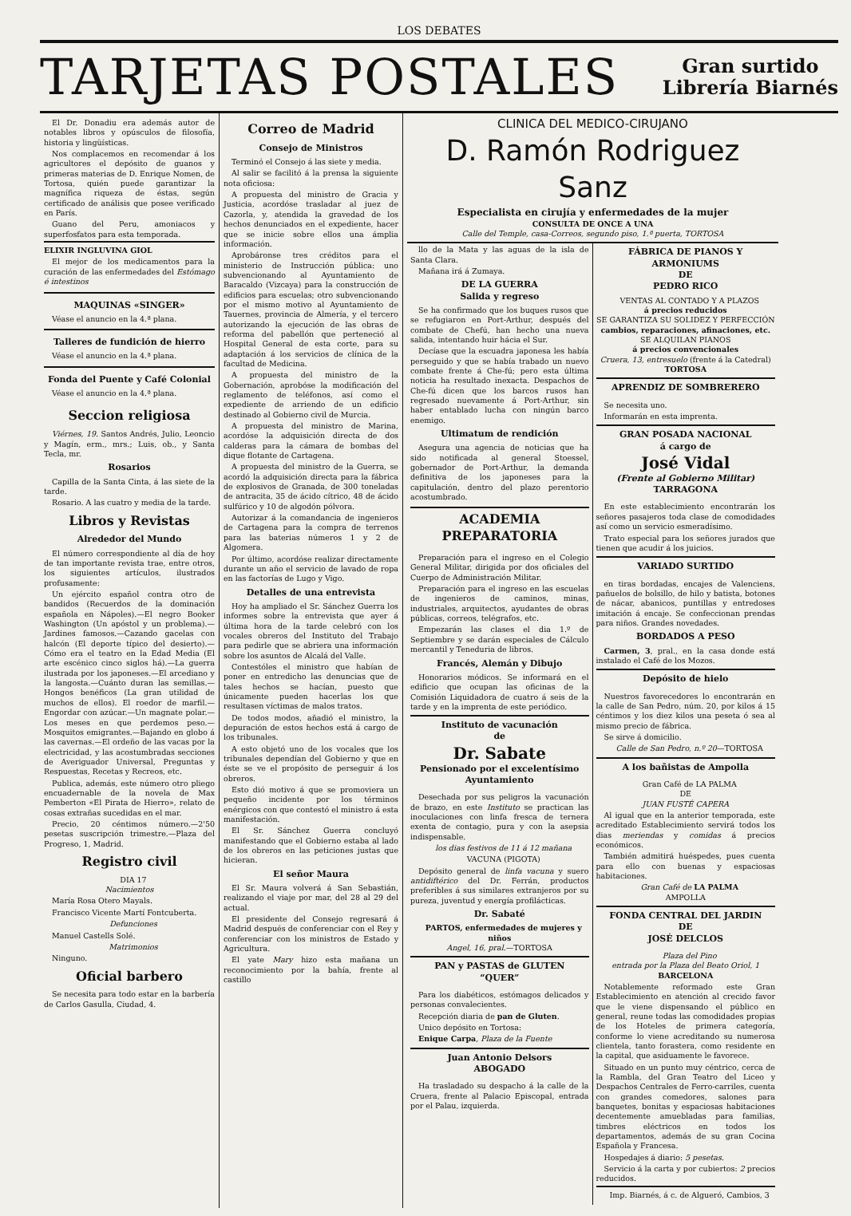LOS DEBATES
TARJETAS POSTALES
Gran surtido
Librería Biarnés
El Dr. Donadiu era además autor de notables libros y opúsculos de filosofía, historia y lingüísticas.
Nos complacemos en recomendar á los agricultores el depósito de guanos y primeras materias de D. Enrique Nomen, de Tortosa, quién puede garantizar la magnífica riqueza de éstas, según certificado de análisis que posee verificado en París.
Guano del Peru, amoniacos y superfosfatos para esta temporada.
ELIXIR INGLUVINA GIOL
El mejor de los medicamentos para la curación de las enfermedades del Estómago é intestinos
MAQUINAS «SINGER»
Véase el anuncio en la 4.ª plana.
Talleres de fundición de hierro
Véase el anuncio en la 4.ª plana.
Fonda del Puente y Café Colonial
Véase el anuncio en la 4.ª plana.
Seccion religiosa
Viérnes, 19. Santos Andrés, Julio, Leoncio y Magín, erm., mrs.; Luis, ob., y Santa Tecla, mr.
Rosarios
Capilla de la Santa Cinta, á las siete de la tarde.
Rosario. A las cuatro y media de la tarde.
Libros y Revistas
Alrededor del Mundo
El número correspondiente al día de hoy de tan importante revista trae, entre otros, los siguientes artículos, ilustrados profusamente:
Un ejército español contra otro de bandidos (Recuerdos de la dominación española en Nápoles).—El negro Booker Washington (Un apóstol y un problema).—Jardines famosos.—Cazando gacelas con halcón (El deporte típico del desierto).—Cómo era el teatro en la Edad Media (El arte escénico cinco siglos há).—La guerra ilustrada por los japoneses.—El arcediano y la langosta.—Cuánto duran las semillas.—Hongos benéficos (La gran utilidad de muchos de ellos). El roedor de marfil.—Engordar con azúcar.—Un magnate polar.—Los meses en que perdemos peso.—Mosquitos emigrantes.—Bajando en globo á las cavernas.—El ordeño de las vacas por la electricidad, y las acostumbradas secciones de Averiguador Universal, Preguntas y Respuestas, Recetas y Recreos, etc.
Publica, además, este número otro pliego encuadernable de la novela de Max Pemberton «El Pirata de Hierro», relato de cosas extrañas sucedidas en el mar.
Precio, 20 céntimos número.—2'50 pesetas suscripción trimestre.—Plaza del Progreso, 1, Madrid.
Registro civil
DIA 17
Nacimientos
María Rosa Otero Mayals.
Francisco Vicente Martí Fontcuberta.
Defunciones
Manuel Castells Solé.
Matrimonios
Ninguno.
Oficial barbero
Se necesita para todo estar en la barbería de Carlos Gasulla, Ciudad, 4.
Correo de Madrid
Consejo de Ministros
Terminó el Consejo á las siete y media.
Al salir se facilitó á la prensa la siguiente nota oficiosa:
A propuesta del ministro de Gracia y Justicia, acordóse trasladar al juez de Cazorla, y, atendida la gravedad de los hechos denunciados en el expediente, hacer que se inicie sobre ellos una ámplia información.
Aprobáronse tres créditos para el ministerio de Instrucción pública: uno subvencionando al Ayuntamiento de Baracaldo (Vizcaya) para la construcción de edificios para escuelas; otro subvencionando por el mismo motivo al Ayuntamiento de Tauernes, provincia de Almería, y el tercero autorizando la ejecución de las obras de reforma del pabellón que perteneció al Hospital General de esta corte, para su adaptación á los servicios de clínica de la facultad de Medicina.
A propuesta del ministro de la Gobernación, aprobóse la modificación del reglamento de teléfonos, así como el expediente de arriendo de un edificio destinado al Gobierno civil de Murcia.
A propuesta del ministro de Marina, acordóse la adquisición directa de dos calderas para la cámara de bombas del dique flotante de Cartagena.
A propuesta del ministro de la Guerra, se acordó la adquisición directa para la fábrica de explosivos de Granada, de 300 toneladas de antracita, 35 de ácido cítrico, 48 de ácido sulfúrico y 10 de algodón pólvora.
Autorizar á la comandancia de ingenieros de Cartagena para la compra de terrenos para las baterias números 1 y 2 de Algomera.
Por último, acordóse realizar directamente durante un año el servicio de lavado de ropa en las factorías de Lugo y Vigo.
Detalles de una entrevista
Hoy ha ampliado el Sr. Sánchez Guerra los informes sobre la entrevista que ayer á última hora de la tarde celebró con los vocales obreros del Instituto del Trabajo para pedirle que se abriera una información sobre los asuntos de Alcalá del Valle.
Contestóles el ministro que habían de poner en entredicho las denuncias que de tales hechos se hacían, puesto que únicamente pueden hacerlas los que resultasen víctimas de malos tratos.
De todos modos, añadió el ministro, la depuración de estos hechos está á cargo de los tribunales.
A esto objetó uno de los vocales que los tribunales dependían del Gobierno y que en éste se ve el propósito de perseguir á los obreros.
Esto dió motivo á que se promoviera un pequeño incidente por los términos enérgicos con que contestó el ministro á esta manifestación.
El Sr. Sánchez Guerra concluyó manifestando que el Gobierno estaba al lado de los obreros en las peticiones justas que hicieran.
El señor Maura
El Sr. Maura volverá á San Sebastián, realizando el viaje por mar, del 28 al 29 del actual.
El presidente del Consejo regresará á Madrid después de conferenciar con el Rey y conferenciar con los ministros de Estado y Agricultura.
El yate Mary hizo esta mañana un reconocimiento por la bahía, frente al castillo
CLINICA DEL MEDICO-CIRUJANO
D. Ramón Rodriguez Sanz
Especialista en cirujía y enfermedades de la mujer
CONSULTA DE ONCE A UNA
Calle del Temple, casa-Correos, segundo piso, 1.ª puerta, TORTOSA
llo de la Mata y las aguas de la isla de Santa Clara.
Mañana irá á Zumaya.
DE LA GUERRA
Salida y regreso
Se ha confirmado que los buques rusos que se refugiaron en Port-Arthur, después del combate de Chefú, han hecho una nueva salida, intentando huir hácia el Sur.
Decíase que la escuadra japonesa les había perseguido y que se había trabado un nuevo combate frente á Che-fú; pero esta última noticia ha resultado inexacta. Despachos de Che-fú dicen que los barcos rusos han regresado nuevamente á Port-Arthur, sin haber entablado lucha con ningún barco enemigo.
Ultimatum de rendición
Asegura una agencia de noticias que ha sido notificada al general Stoessel, gobernador de Port-Arthur, la demanda definitiva de los japoneses para la capitulación, dentro del plazo perentorio acostumbrado.
ACADEMIA PREPARATORIA
Preparación para el ingreso en el Colegio General Militar, dirigida por dos oficiales del Cuerpo de Administración Militar.
Preparación para el ingreso en las escuelas de ingenieros de caminos, minas, industriales, arquitectos, ayudantes de obras públicas, correos, telégrafos, etc.
Empezarán las clases el dia 1.º de Septiembre y se darán especiales de Cálculo mercantil y Teneduria de libros.
Francés, Alemán y Dibujo
Honorarios módicos. Se informará en el edificio que ocupan las oficinas de la Comisión Liquidadora de cuatro á seis de la tarde y en la imprenta de este periódico.
Instituto de vacunación
de
Dr. Sabate
Pensionado por el excelentísimo Ayuntamiento
Desechada por sus peligros la vacunación de brazo, en este Instituto se practican las inoculaciones con linfa fresca de ternera exenta de contagio, pura y con la asepsia indispensable.
los dias festivos de 11 á 12 mañana
VACUNA (PIGOTA)
Depósito general de linfa vacuna y suero antidiftérico del Dr. Ferrán, productos preferibles á sus similares extranjeros por su pureza, juventud y energía profilácticas.
Dr. Sabaté
PARTOS, enfermedades de mujeres y niños
Angel, 16, pral.—TORTOSA
PAN y PASTAS de GLUTEN
“QUER”
Para los diabéticos, estómagos delicados y personas convalecientes.
Recepción diaria de pan de Gluten.
Unico depósito en Tortosa:
Enique Carpa, Plaza de la Fuente
Juan Antonio Delsors
ABOGADO
Ha trasladado su despacho á la calle de la Cruera, frente al Palacio Episcopal, entrada por el Palau, izquierda.
FÁBRICA DE PIANOS Y ARMONIUMS
DE
PEDRO RICO
VENTAS AL CONTADO Y A PLAZOS
á precios reducidos
SE GARANTIZA SU SOLIDEZ Y PERFECCIÓN
cambios, reparaciones, afinaciones, etc.
SE ALQUILAN PIANOS
á precios convencionales
Cruera, 13, entresuelo (frente á la Catedral)
TORTOSA
APRENDIZ DE SOMBRERERO
Se necesita uno.
Informarán en esta imprenta.
GRAN POSADA NACIONAL
á cargo de
José Vidal
(Frente al Gobierno Militar)
TARRAGONA
En este establecimiento encontrarán los señores pasajeros toda clase de comodidades así como un servicio esmeradísimo.
Trato especial para los señores jurados que tienen que acudir á los juicios.
VARIADO SURTIDO
en tiras bordadas, encajes de Valenciens, pañuelos de bolsillo, de hilo y batista, botones de nácar, abanicos, puntillas y entredoses imitación á encaje. Se confeccionan prendas para niños. Grandes novedades.
BORDADOS A PESO
Carmen, 3, pral., en la casa donde está instalado el Café de los Mozos.
Depósito de hielo
Nuestros favorecedores lo encontrarán en la calle de San Pedro, núm. 20, por kilos á 15 céntimos y los diez kilos una peseta ó sea al mismo precio de fábrica.
Se sirve á domicilio.
Calle de San Pedro, n.º 20—TORTOSA
A los bañistas de Ampolla
Gran Café de LA PALMA
DE
JUAN FUSTÉ CAPERA
Al igual que en la anterior temporada, este acreditado Establecimiento servirá todos los dias meriendas y comidas á precios económicos.
También admitirá huéspedes, pues cuenta para ello con buenas y espaciosas habitaciones.
Gran Café de LA PALMA
AMPOLLA
FONDA CENTRAL DEL JARDIN
DE
JOSÉ DELCLOS
Plaza del Pino
entrada por la Plaza del Beato Oriol, 1
BARCELONA
Notablemente reformado este Gran Establecimiento en atención al crecido favor que le viene dispensando el público en general, reune todas las comodidades propias de los Hoteles de primera categoría, conforme lo viene acreditando su numerosa clientela, tanto forastera, como residente en la capital, que asiduamente le favorece.
Situado en un punto muy céntrico, cerca de la Rambla, del Gran Teatro del Liceo y Despachos Centrales de Ferro-carriles, cuenta con grandes comedores, salones para banquetes, bonitas y espaciosas habitaciones decentemente amuebladas para familias, timbres eléctricos en todos los departamentos, además de su gran Cocina Española y Francesa.
Hospedajes á diario: 5 pesetas.
Servicio á la carta y por cubiertos: 2 precios reducidos.
Imp. Biarnés, á c. de Algueró, Cambios, 3